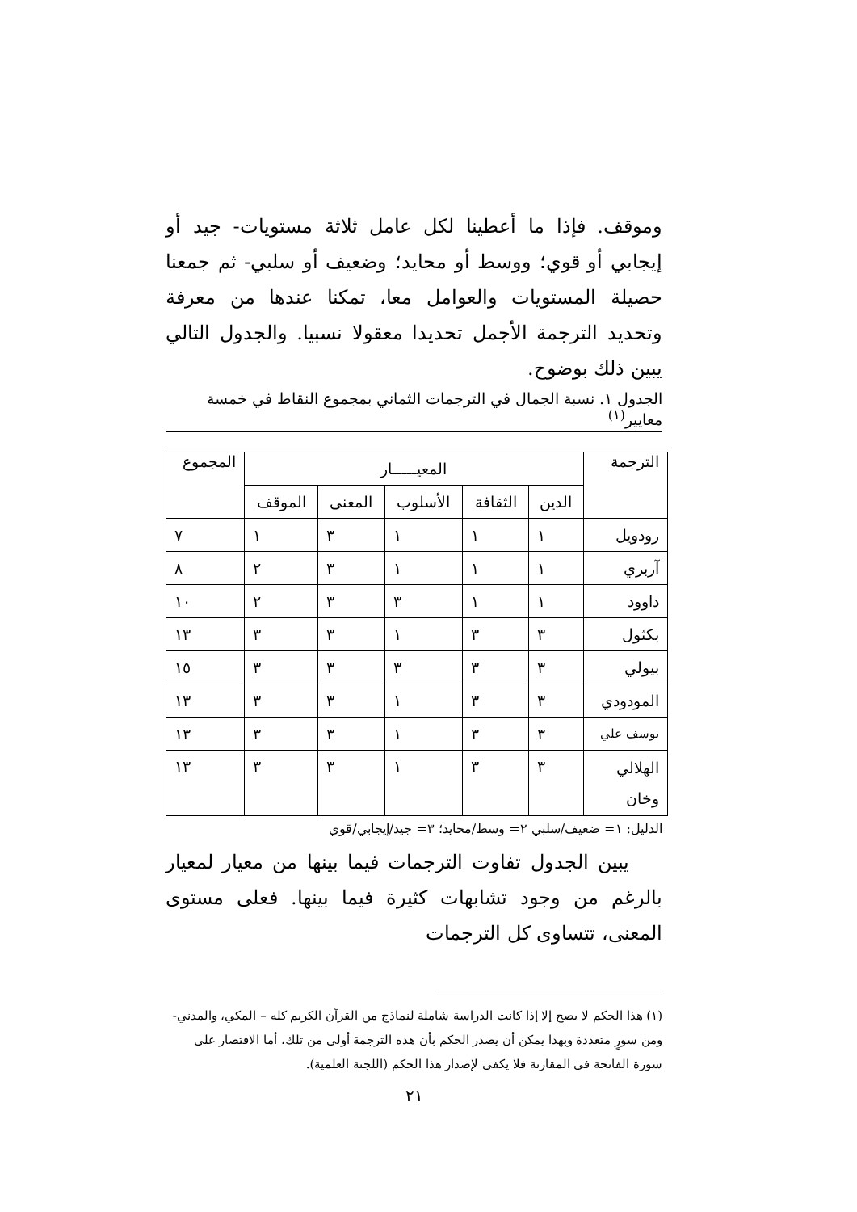وموقف. فإذا ما أعطينا لكل عامل ثلاثة مستويات- جيد أو إيجابي أو قوي؛ ووسط أو محايد؛ وضعيف أو سلبي- ثم جمعنا حصيلة المستويات والعوامل معا، تمكنا عندها من معرفة وتحديد الترجمة الأجمل تحديدا معقولا نسبيا. والجدول التالي يبين ذلك بوضوح.
الجدول ١. نسبة الجمال في الترجمات الثماني بمجموع النقاط في خمسة معايير<sup>(١)</sup>
| الترجمة | المعيـــــار | | | | | المجموع |
| --- | --- | --- | --- | --- | --- | --- |
| | الدين | الثقافة | الأسلوب | المعنى | الموقف | |
| رودويل | ١ | ١ | ١ | ٣ | ١ | ٧ |
| آربري | ١ | ١ | ١ | ٣ | ٢ | ٨ |
| داوود | ١ | ١ | ٣ | ٣ | ٢ | ١٠ |
| بكثول | ٣ | ٣ | ١ | ٣ | ٣ | ١٣ |
| بيولي | ٣ | ٣ | ٣ | ٣ | ٣ | ١٥ |
| المودودي | ٣ | ٣ | ١ | ٣ | ٣ | ١٣ |
| يوسف علي | ٣ | ٣ | ١ | ٣ | ٣ | ١٣ |
| الهلالي وخان | ٣ | ٣ | ١ | ٣ | ٣ | ١٣ |
الدليل: ١= ضعيف/سلبي ٢= وسط/محايد؛ ٣= جيد/إيجابي/قوي
يبين الجدول تفاوت الترجمات فيما بينها من معيار لمعيار بالرغم من وجود تشابهات كثيرة فيما بينها. فعلى مستوى المعنى، تتساوى كل الترجمات
(١) هذا الحكم لا يصح إلا إذا كانت الدراسة شاملة لنماذج من القرآن الكريم كله – المكي، والمدني- ومن سورٍ متعددة وبهذا يمكن أن يصدر الحكم بأن هذه الترجمة أولى من تلك، أما الاقتصار على سورة الفاتحة في المقارنة فلا يكفي لإصدار هذا الحكم (اللجنة العلمية).
٢١